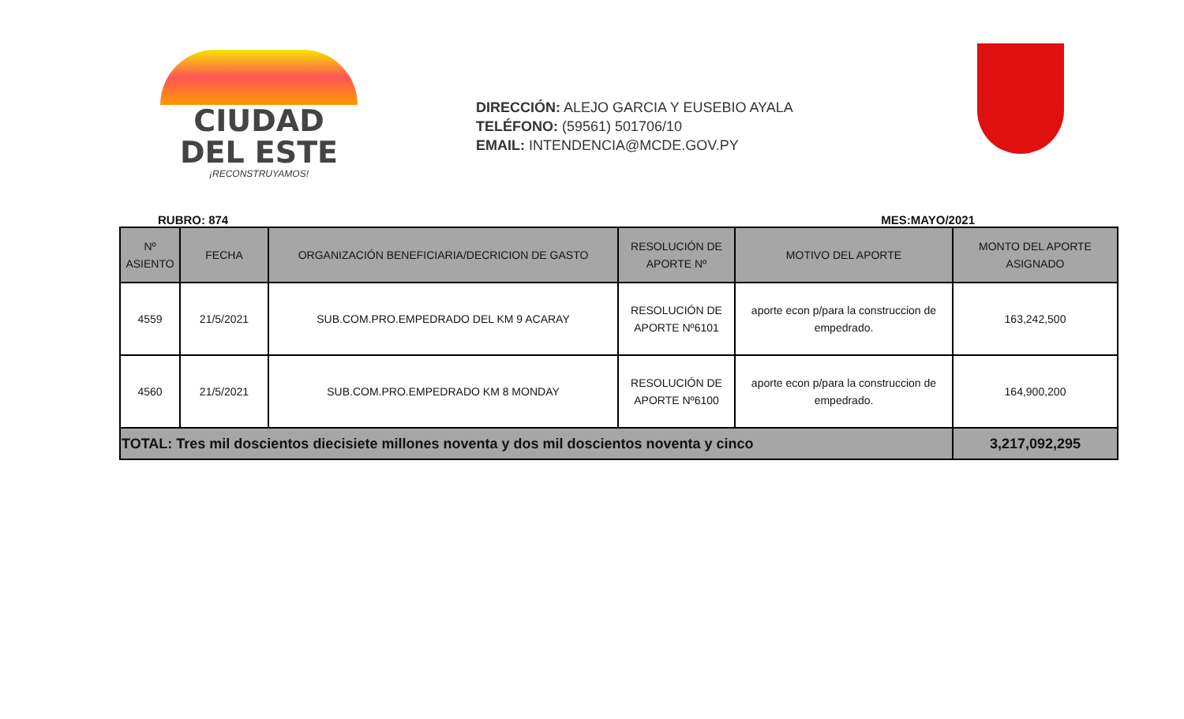CIUDAD
DEL ESTE
¡RECONSTRUYAMOS!
DIRECCIÓN: ALEJO GARCIA Y EUSEBIO AYALA
TELÉFONO: (59561) 501706/10
EMAIL: INTENDENCIA@MCDE.GOV.PY
RUBRO: 874 MES:MAYO/2021
| Nº ASIENTO | FECHA | ORGANIZACIÓN BENEFICIARIA/DECRICION DE GASTO | RESOLUCIÓN DE APORTE Nº | MOTIVO DEL APORTE | MONTO DEL APORTE ASIGNADO |
| --- | --- | --- | --- | --- | --- |
| 4559 | 21/5/2021 | SUB.COM.PRO.EMPEDRADO DEL KM 9 ACARAY | RESOLUCIÓN DE APORTE Nº6101 | aporte econ p/para la construccion de empedrado. | 163,242,500 |
| 4560 | 21/5/2021 | SUB.COM.PRO.EMPEDRADO KM 8 MONDAY | RESOLUCIÓN DE APORTE Nº6100 | aporte econ p/para la construccion de empedrado. | 164,900,200 |
| TOTAL: Tres mil doscientos diecisiete millones noventa y dos mil doscientos noventa y cinco | | | | | 3,217,092,295 |